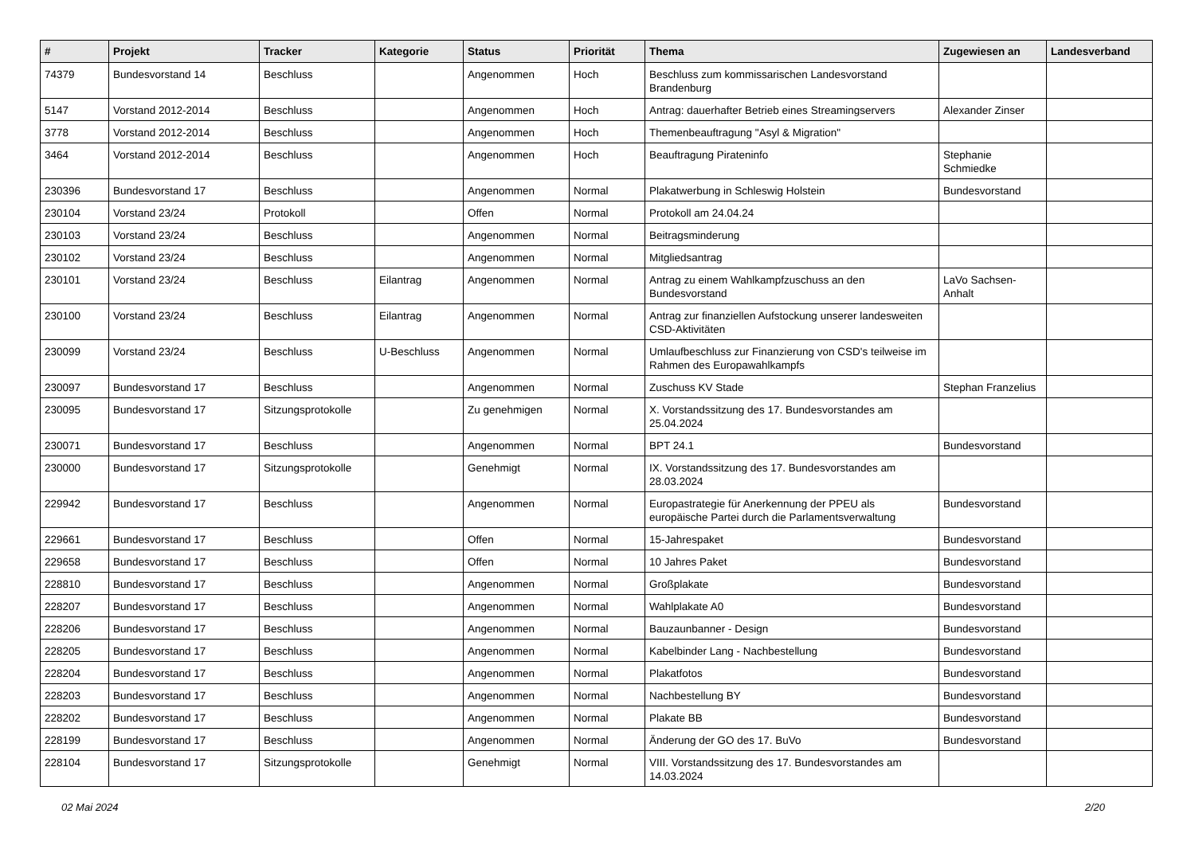| # | Projekt | Tracker | Kategorie | Status | Priorität | Thema | Zugewiesen an | Landesverband |
| --- | --- | --- | --- | --- | --- | --- | --- | --- |
| 74379 | Bundesvorstand 14 | Beschluss | | Angenommen | Hoch | Beschluss zum kommissarischen Landesvorstand Brandenburg | | |
| 5147 | Vorstand 2012-2014 | Beschluss | | Angenommen | Hoch | Antrag: dauerhafter Betrieb eines Streamingservers | Alexander Zinser | |
| 3778 | Vorstand 2012-2014 | Beschluss | | Angenommen | Hoch | Themenbeauftragung "Asyl & Migration" | | |
| 3464 | Vorstand 2012-2014 | Beschluss | | Angenommen | Hoch | Beauftragung Pirateninfo | Stephanie Schmiedke | |
| 230396 | Bundesvorstand 17 | Beschluss | | Angenommen | Normal | Plakatwerbung in Schleswig Holstein | Bundesvorstand | |
| 230104 | Vorstand 23/24 | Protokoll | | Offen | Normal | Protokoll am 24.04.24 | | |
| 230103 | Vorstand 23/24 | Beschluss | | Angenommen | Normal | Beitragsminderung | | |
| 230102 | Vorstand 23/24 | Beschluss | | Angenommen | Normal | Mitgliedsantrag | | |
| 230101 | Vorstand 23/24 | Beschluss | Eilantrag | Angenommen | Normal | Antrag zu einem Wahlkampfzuschuss an den Bundesvorstand | LaVo Sachsen-Anhalt | |
| 230100 | Vorstand 23/24 | Beschluss | Eilantrag | Angenommen | Normal | Antrag zur finanziellen Aufstockung unserer landesweiten CSD-Aktivitäten | | |
| 230099 | Vorstand 23/24 | Beschluss | U-Beschluss | Angenommen | Normal | Umlaufbeschluss zur Finanzierung von CSD's teilweise im Rahmen des Europawahlkampfs | | |
| 230097 | Bundesvorstand 17 | Beschluss | | Angenommen | Normal | Zuschuss KV Stade | Stephan Franzelius | |
| 230095 | Bundesvorstand 17 | Sitzungsprotokolle | | Zu genehmigen | Normal | X. Vorstandssitzung des 17. Bundesvorstandes am 25.04.2024 | | |
| 230071 | Bundesvorstand 17 | Beschluss | | Angenommen | Normal | BPT 24.1 | Bundesvorstand | |
| 230000 | Bundesvorstand 17 | Sitzungsprotokolle | | Genehmigt | Normal | IX. Vorstandssitzung des 17. Bundesvorstandes am 28.03.2024 | | |
| 229942 | Bundesvorstand 17 | Beschluss | | Angenommen | Normal | Europastrategie für Anerkennung der PPEU als europäische Partei durch die Parlamentsverwaltung | Bundesvorstand | |
| 229661 | Bundesvorstand 17 | Beschluss | | Offen | Normal | 15-Jahrespaket | Bundesvorstand | |
| 229658 | Bundesvorstand 17 | Beschluss | | Offen | Normal | 10 Jahres Paket | Bundesvorstand | |
| 228810 | Bundesvorstand 17 | Beschluss | | Angenommen | Normal | Großplakate | Bundesvorstand | |
| 228207 | Bundesvorstand 17 | Beschluss | | Angenommen | Normal | Wahlplakate A0 | Bundesvorstand | |
| 228206 | Bundesvorstand 17 | Beschluss | | Angenommen | Normal | Bauzaunbanner - Design | Bundesvorstand | |
| 228205 | Bundesvorstand 17 | Beschluss | | Angenommen | Normal | Kabelbinder Lang - Nachbestellung | Bundesvorstand | |
| 228204 | Bundesvorstand 17 | Beschluss | | Angenommen | Normal | Plakatfotos | Bundesvorstand | |
| 228203 | Bundesvorstand 17 | Beschluss | | Angenommen | Normal | Nachbestellung BY | Bundesvorstand | |
| 228202 | Bundesvorstand 17 | Beschluss | | Angenommen | Normal | Plakate BB | Bundesvorstand | |
| 228199 | Bundesvorstand 17 | Beschluss | | Angenommen | Normal | Änderung der GO des 17. BuVo | Bundesvorstand | |
| 228104 | Bundesvorstand 17 | Sitzungsprotokolle | | Genehmigt | Normal | VIII. Vorstandssitzung des 17. Bundesvorstandes am 14.03.2024 | | |
02 Mai 2024 2/20